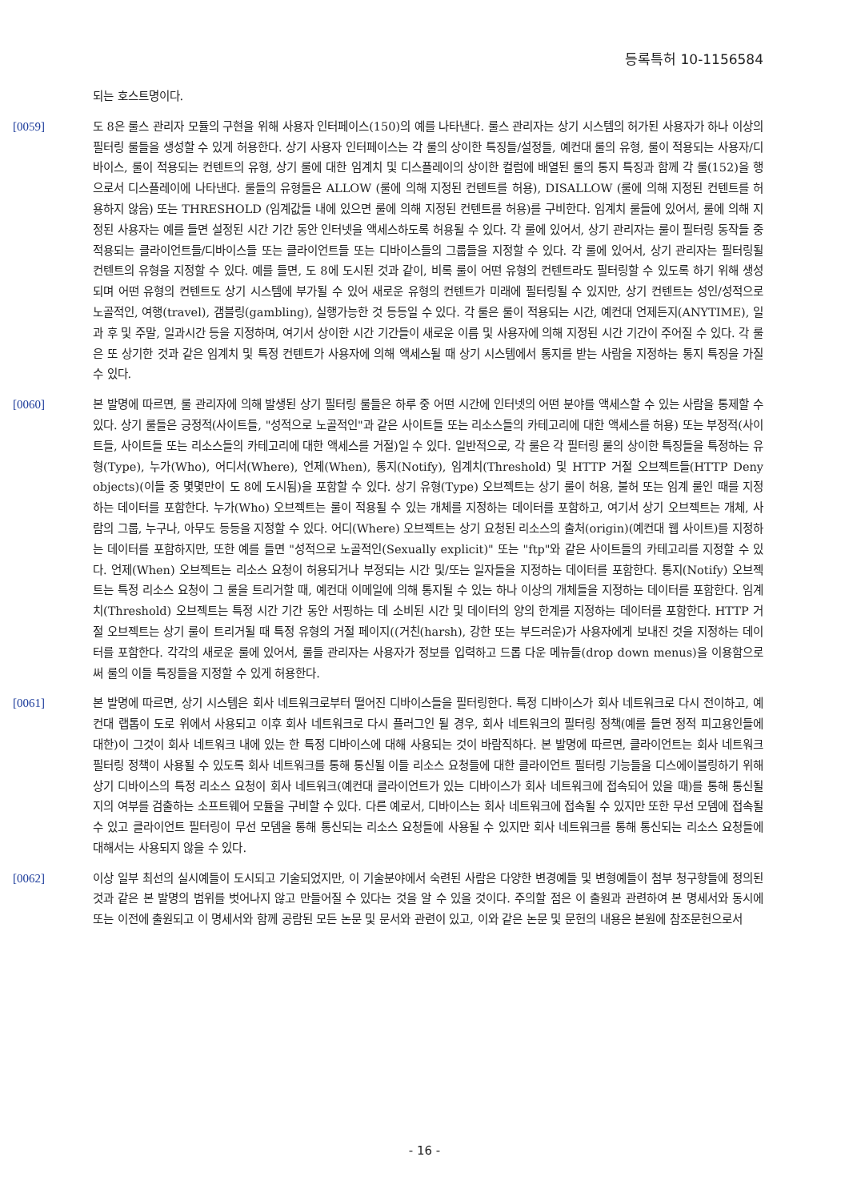등록특허 10-1156584
되는 호스트명이다.
[0059] 도 8은 룰스 관리자 모듈의 구현을 위해 사용자 인터페이스(150)의 예를 나타낸다. 룰스 관리자는 상기 시스템의 허가된 사용자가 하나 이상의 필터링 룰들을 생성할 수 있게 허용한다. 상기 사용자 인터페이스는 각 룰의 상이한 특징들/설정들, 예컨대 룰의 유형, 룰이 적용되는 사용자/디바이스, 룰이 적용되는 컨텐트의 유형, 상기 룰에 대한 임계치 및 디스플레이의 상이한 컬럼에 배열된 룰의 통지 특징과 함께 각 룰(152)을 행으로서 디스플레이에 나타낸다. 룰들의 유형들은 ALLOW (룰에 의해 지정된 컨텐트를 허용), DISALLOW (룰에 의해 지정된 컨텐트를 허용하지 않음) 또는 THRESHOLD (임계값들 내에 있으면 룰에 의해 지정된 컨텐트를 허용)를 구비한다. 임계치 룰들에 있어서, 룰에 의해 지정된 사용자는 예를 들면 설정된 시간 기간 동안 인터넷을 액세스하도록 허용될 수 있다. 각 룰에 있어서, 상기 관리자는 룰이 필터링 동작들 중 적용되는 클라이언트들/디바이스들 또는 클라이언트들 또는 디바이스들의 그룹들을 지정할 수 있다. 각 룰에 있어서, 상기 관리자는 필터링될 컨텐트의 유형을 지정할 수 있다. 예를 들면, 도 8에 도시된 것과 같이, 비록 룰이 어떤 유형의 컨텐트라도 필터링할 수 있도록 하기 위해 생성되며 어떤 유형의 컨텐트도 상기 시스템에 부가될 수 있어 새로운 유형의 컨텐트가 미래에 필터링될 수 있지만, 상기 컨텐트는 성인/성적으로 노골적인, 여행(travel), 갬블링(gambling), 실행가능한 것 등등일 수 있다. 각 룰은 룰이 적용되는 시간, 예컨대 언제든지(ANYTIME), 일과 후 및 주말, 일과시간 등을 지정하며, 여기서 상이한 시간 기간들이 새로운 이름 및 사용자에 의해 지정된 시간 기간이 주어질 수 있다. 각 룰은 또 상기한 것과 같은 임계치 및 특정 컨텐트가 사용자에 의해 액세스될 때 상기 시스템에서 통지를 받는 사람을 지정하는 통지 특징을 가질 수 있다.
[0060] 본 발명에 따르면, 룰 관리자에 의해 발생된 상기 필터링 룰들은 하루 중 어떤 시간에 인터넷의 어떤 분야를 액세스할 수 있는 사람을 통제할 수 있다. 상기 룰들은 긍정적(사이트들, "성적으로 노골적인"과 같은 사이트들 또는 리소스들의 카테고리에 대한 액세스를 허용) 또는 부정적(사이트들, 사이트들 또는 리소스들의 카테고리에 대한 액세스를 거절)일 수 있다. 일반적으로, 각 룰은 각 필터링 룰의 상이한 특징들을 특정하는 유형(Type), 누가(Who), 어디서(Where), 언제(When), 통지(Notify), 임계치(Threshold) 및 HTTP 거절 오브젝트들(HTTP Deny objects)(이들 중 몇몇만이 도 8에 도시됨)을 포함할 수 있다. 상기 유형(Type) 오브젝트는 상기 룰이 허용, 불허 또는 임계 룰인 때를 지정하는 데이터를 포함한다. 누가(Who) 오브젝트는 룰이 적용될 수 있는 개체를 지정하는 데이터를 포함하고, 여기서 상기 오브젝트는 개체, 사람의 그룹, 누구나, 아무도 등등을 지정할 수 있다. 어디(Where) 오브젝트는 상기 요청된 리소스의 출처(origin)(예컨대 웹 사이트)를 지정하는 데이터를 포함하지만, 또한 예를 들면 "성적으로 노골적인(Sexually explicit)" 또는 "ftp"와 같은 사이트들의 카테고리를 지정할 수 있다. 언제(When) 오브젝트는 리소스 요청이 허용되거나 부정되는 시간 및/또는 일자들을 지정하는 데이터를 포함한다. 통지(Notify) 오브젝트는 특정 리소스 요청이 그 룰을 트리거할 때, 예컨대 이메일에 의해 통지될 수 있는 하나 이상의 개체들을 지정하는 데이터를 포함한다. 임계치(Threshold) 오브젝트는 특정 시간 기간 동안 서핑하는 데 소비된 시간 및 데이터의 양의 한계를 지정하는 데이터를 포함한다. HTTP 거절 오브젝트는 상기 룰이 트리거될 때 특정 유형의 거절 페이지((거친(harsh), 강한 또는 부드러운)가 사용자에게 보내진 것을 지정하는 데이터를 포함한다. 각각의 새로운 룰에 있어서, 룰들 관리자는 사용자가 정보를 입력하고 드롭 다운 메뉴들(drop down menus)을 이용함으로써 룰의 이들 특징들을 지정할 수 있게 허용한다.
[0061] 본 발명에 따르면, 상기 시스템은 회사 네트워크로부터 떨어진 디바이스들을 필터링한다. 특정 디바이스가 회사 네트워크로 다시 전이하고, 예컨대 랩톱이 도로 위에서 사용되고 이후 회사 네트워크로 다시 플러그인 될 경우, 회사 네트워크의 필터링 정책(예를 들면 정적 피고용인들에 대한)이 그것이 회사 네트워크 내에 있는 한 특정 디바이스에 대해 사용되는 것이 바람직하다. 본 발명에 따르면, 클라이언트는 회사 네트워크 필터링 정책이 사용될 수 있도록 회사 네트워크를 통해 통신될 이들 리소스 요청들에 대한 클라이언트 필터링 기능들을 디스에이블링하기 위해 상기 디바이스의 특정 리소스 요청이 회사 네트워크(예컨대 클라이언트가 있는 디바이스가 회사 네트워크에 접속되어 있을 때)를 통해 통신될지의 여부를 검출하는 소프트웨어 모듈을 구비할 수 있다. 다른 예로서, 디바이스는 회사 네트워크에 접속될 수 있지만 또한 무선 모뎀에 접속될 수 있고 클라이언트 필터링이 무선 모뎀을 통해 통신되는 리소스 요청들에 사용될 수 있지만 회사 네트워크를 통해 통신되는 리소스 요청들에 대해서는 사용되지 않을 수 있다.
[0062] 이상 일부 최선의 실시예들이 도시되고 기술되었지만, 이 기술분야에서 숙련된 사람은 다양한 변경예들 및 변형예들이 첨부 청구항들에 정의된 것과 같은 본 발명의 범위를 벗어나지 않고 만들어질 수 있다는 것을 알 수 있을 것이다. 주의할 점은 이 출원과 관련하여 본 명세서와 동시에 또는 이전에 출원되고 이 명세서와 함께 공람된 모든 논문 및 문서와 관련이 있고, 이와 같은 논문 및 문헌의 내용은 본원에 참조문헌으로서
- 16 -